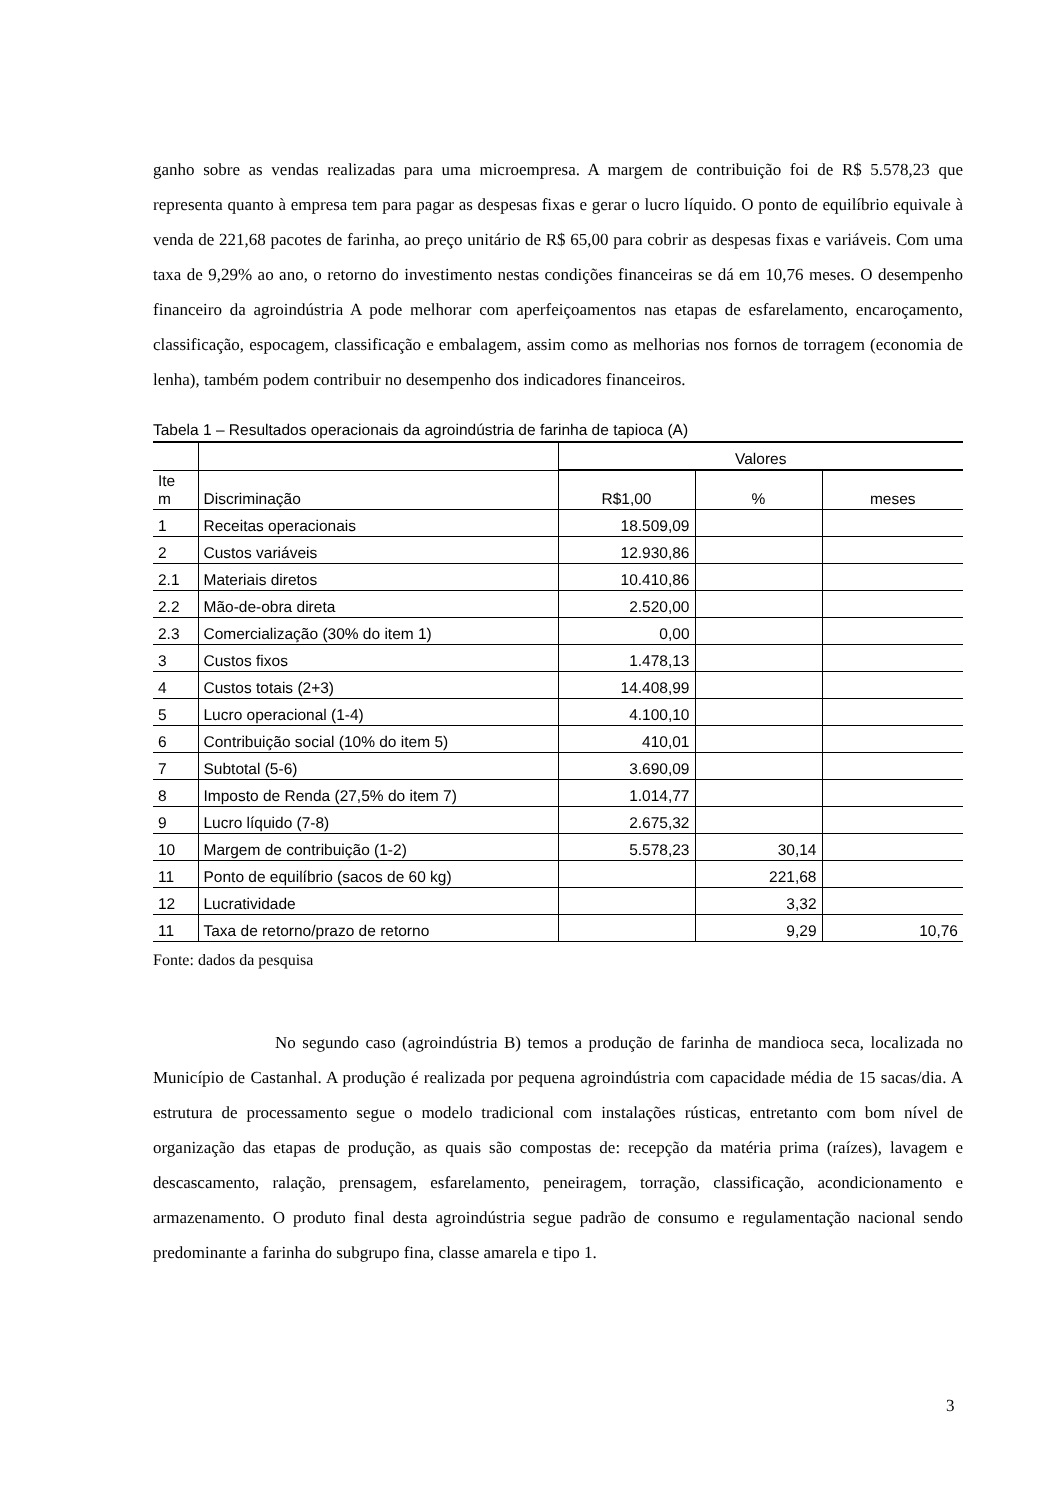ganho sobre as vendas realizadas para uma microempresa. A margem de contribuição foi de R$ 5.578,23 que representa quanto à empresa tem para pagar as despesas fixas e gerar o lucro líquido. O ponto de equilíbrio equivale à venda de 221,68 pacotes de farinha, ao preço unitário de R$ 65,00 para cobrir as despesas fixas e variáveis. Com uma taxa de 9,29% ao ano, o retorno do investimento nestas condições financeiras se dá em 10,76 meses. O desempenho financeiro da agroindústria A pode melhorar com aperfeiçoamentos nas etapas de esfarelamento, encaroçamento, classificação, espocagem, classificação e embalagem, assim como as melhorias nos fornos de torragem (economia de lenha), também podem contribuir no desempenho dos indicadores financeiros.
Tabela 1 – Resultados operacionais da agroindústria de farinha de tapioca (A)
| | | Valores | | |
| --- | --- | --- | --- | --- |
| Ite m | Discriminação | R$1,00 | % | meses |
| 1 | Receitas operacionais | 18.509,09 | | |
| 2 | Custos variáveis | 12.930,86 | | |
| 2.1 | Materiais diretos | 10.410,86 | | |
| 2.2 | Mão-de-obra direta | 2.520,00 | | |
| 2.3 | Comercialização (30% do item 1) | 0,00 | | |
| 3 | Custos fixos | 1.478,13 | | |
| 4 | Custos totais (2+3) | 14.408,99 | | |
| 5 | Lucro operacional (1-4) | 4.100,10 | | |
| 6 | Contribuição social (10% do item 5) | 410,01 | | |
| 7 | Subtotal (5-6) | 3.690,09 | | |
| 8 | Imposto de Renda (27,5% do item 7) | 1.014,77 | | |
| 9 | Lucro líquido (7-8) | 2.675,32 | | |
| 10 | Margem de contribuição (1-2) | 5.578,23 | 30,14 | |
| 11 | Ponto de equilíbrio (sacos de 60 kg) | | 221,68 | |
| 12 | Lucratividade | | 3,32 | |
| 11 | Taxa de retorno/prazo de retorno | | 9,29 | 10,76 |
Fonte: dados da pesquisa
No segundo caso (agroindústria B) temos a produção de farinha de mandioca seca, localizada no Município de Castanhal. A produção é realizada por pequena agroindústria com capacidade média de 15 sacas/dia. A estrutura de processamento segue o modelo tradicional com instalações rústicas, entretanto com bom nível de organização das etapas de produção, as quais são compostas de: recepção da matéria prima (raízes), lavagem e descascamento, ralação, prensagem, esfarelamento, peneiragem, torração, classificação, acondicionamento e armazenamento. O produto final desta agroindústria segue padrão de consumo e regulamentação nacional sendo predominante a farinha do subgrupo fina, classe amarela e tipo 1.
3